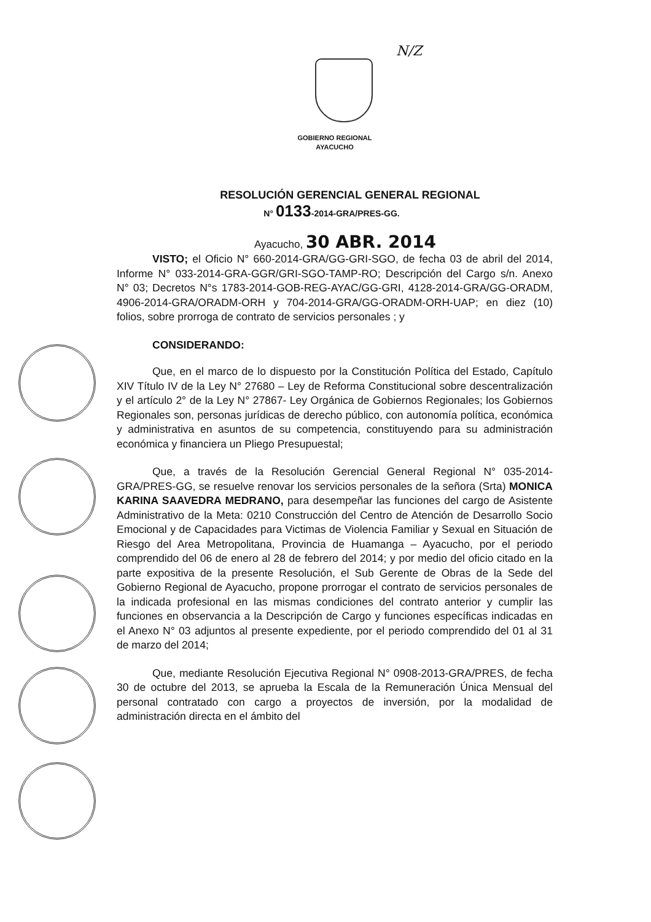N/Z
GOBIERNO REGIONAL
AYACUCHO
RESOLUCIÓN GERENCIAL GENERAL REGIONAL
N° 0133-2014-GRA/PRES-GG.
Ayacucho, 30 ABR. 2014
VISTO; el Oficio N° 660-2014-GRA/GG-GRI-SGO, de fecha 03 de abril del 2014, Informe N° 033-2014-GRA-GGR/GRI-SGO-TAMP-RO; Descripción del Cargo s/n. Anexo N° 03; Decretos N°s 1783-2014-GOB-REG-AYAC/GG-GRI, 4128-2014-GRA/GG-ORADM, 4906-2014-GRA/ORADM-ORH y 704-2014-GRA/GG-ORADM-ORH-UAP; en diez (10) folios, sobre prorroga de contrato de servicios personales ; y
CONSIDERANDO:
Que, en el marco de lo dispuesto por la Constitución Política del Estado, Capítulo XIV Título IV de la Ley N° 27680 – Ley de Reforma Constitucional sobre descentralización y el artículo 2° de la Ley N° 27867- Ley Orgánica de Gobiernos Regionales; los Gobiernos Regionales son, personas jurídicas de derecho público, con autonomía política, económica y administrativa en asuntos de su competencia, constituyendo para su administración económica y financiera un Pliego Presupuestal;
Que, a través de la Resolución Gerencial General Regional N° 035-2014-GRA/PRES-GG, se resuelve renovar los servicios personales de la señora (Srta) MONICA KARINA SAAVEDRA MEDRANO, para desempeñar las funciones del cargo de Asistente Administrativo de la Meta: 0210 Construcción del Centro de Atención de Desarrollo Socio Emocional y de Capacidades para Victimas de Violencia Familiar y Sexual en Situación de Riesgo del Area Metropolitana, Provincia de Huamanga – Ayacucho, por el periodo comprendido del 06 de enero al 28 de febrero del 2014; y por medio del oficio citado en la parte expositiva de la presente Resolución, el Sub Gerente de Obras de la Sede del Gobierno Regional de Ayacucho, propone prorrogar el contrato de servicios personales de la indicada profesional en las mismas condiciones del contrato anterior y cumplir las funciones en observancia a la Descripción de Cargo y funciones específicas indicadas en el Anexo N° 03 adjuntos al presente expediente, por el periodo comprendido del 01 al 31 de marzo del 2014;
Que, mediante Resolución Ejecutiva Regional N° 0908-2013-GRA/PRES, de fecha 30 de octubre del 2013, se aprueba la Escala de la Remuneración Única Mensual del personal contratado con cargo a proyectos de inversión, por la modalidad de administración directa en el ámbito del